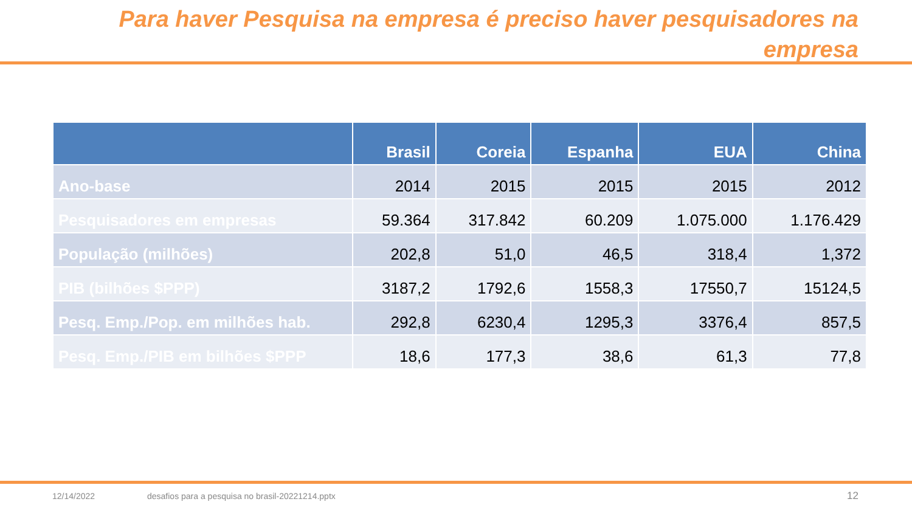Para haver Pesquisa na empresa é preciso haver pesquisadores na empresa
| | Brasil | Coreia | Espanha | EUA | China |
| --- | --- | --- | --- | --- | --- |
| Ano-base | 2014 | 2015 | 2015 | 2015 | 2012 |
| Pesquisadores em empresas | 59.364 | 317.842 | 60.209 | 1.075.000 | 1.176.429 |
| População (milhões) | 202,8 | 51,0 | 46,5 | 318,4 | 1,372 |
| PIB (bilhões $PPP) | 3187,2 | 1792,6 | 1558,3 | 17550,7 | 15124,5 |
| Pesq. Emp./Pop. em milhões hab. | 292,8 | 6230,4 | 1295,3 | 3376,4 | 857,5 |
| Pesq. Emp./PIB em bilhões $PPP | 18,6 | 177,3 | 38,6 | 61,3 | 77,8 |
12/14/2022
desafios para a pesquisa no brasil-20221214.pptx
12